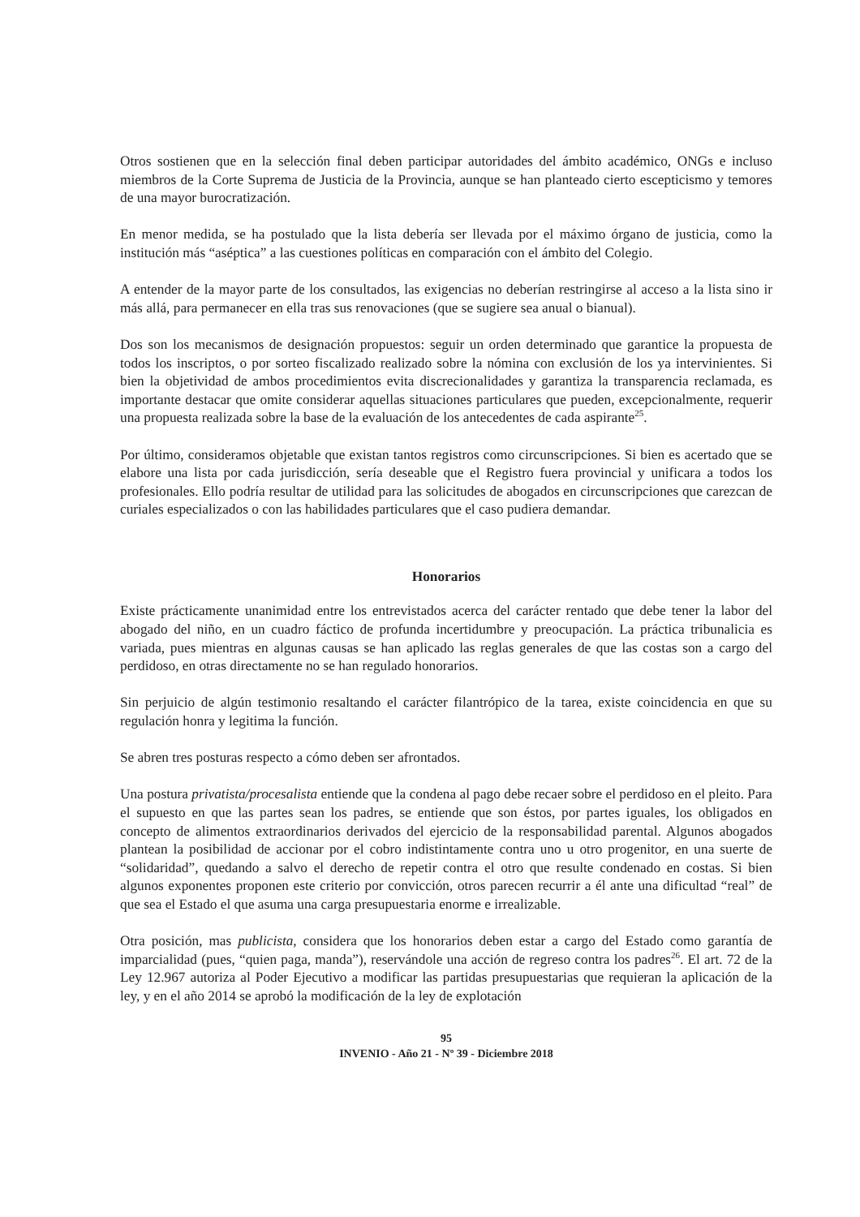Otros sostienen que en la selección final deben participar autoridades del ámbito académico, ONGs e incluso miembros de la Corte Suprema de Justicia de la Provincia, aunque se han planteado cierto escepticismo y temores de una mayor burocratización.
En menor medida, se ha postulado que la lista debería ser llevada por el máximo órgano de justicia, como la institución más “aséptica” a las cuestiones políticas en comparación con el ámbito del Colegio.
A entender de la mayor parte de los consultados, las exigencias no deberían restringirse al acceso a la lista sino ir más allá, para permanecer en ella tras sus renovaciones (que se sugiere sea anual o bianual).
Dos son los mecanismos de designación propuestos: seguir un orden determinado que garantice la propuesta de todos los inscriptos, o por sorteo fiscalizado realizado sobre la nómina con exclusión de los ya intervinientes. Si bien la objetividad de ambos procedimientos evita discrecionalidades y garantiza la transparencia reclamada, es importante destacar que omite considerar aquellas situaciones particulares que pueden, excepcionalmente, requerir una propuesta realizada sobre la base de la evaluación de los antecedentes de cada aspirante<sup>25</sup>.
Por último, consideramos objetable que existan tantos registros como circunscripciones. Si bien es acertado que se elabore una lista por cada jurisdicción, sería deseable que el Registro fuera provincial y unificara a todos los profesionales. Ello podría resultar de utilidad para las solicitudes de abogados en circunscripciones que carezcan de curiales especializados o con las habilidades particulares que el caso pudiera demandar.
Honorarios
Existe prácticamente unanimidad entre los entrevistados acerca del carácter rentado que debe tener la labor del abogado del niño, en un cuadro fáctico de profunda incertidumbre y preocupación. La práctica tribunalicia es variada, pues mientras en algunas causas se han aplicado las reglas generales de que las costas son a cargo del perdidoso, en otras directamente no se han regulado honorarios.
Sin perjuicio de algún testimonio resaltando el carácter filantrópico de la tarea, existe coincidencia en que su regulación honra y legitima la función.
Se abren tres posturas respecto a cómo deben ser afrontados.
Una postura privatista/procesalista entiende que la condena al pago debe recaer sobre el perdidoso en el pleito. Para el supuesto en que las partes sean los padres, se entiende que son éstos, por partes iguales, los obligados en concepto de alimentos extraordinarios derivados del ejercicio de la responsabilidad parental. Algunos abogados plantean la posibilidad de accionar por el cobro indistintamente contra uno u otro progenitor, en una suerte de “solidaridad”, quedando a salvo el derecho de repetir contra el otro que resulte condenado en costas. Si bien algunos exponentes proponen este criterio por convicción, otros parecen recurrir a él ante una dificultad “real” de que sea el Estado el que asuma una carga presupuestaria enorme e irrealizable.
Otra posición, mas publicista, considera que los honorarios deben estar a cargo del Estado como garantía de imparcialidad (pues, “quien paga, manda”), reservándole una acción de regreso contra los padres<sup>26</sup>. El art. 72 de la Ley 12.967 autoriza al Poder Ejecutivo a modificar las partidas presupuestarias que requieran la aplicación de la ley, y en el año 2014 se aprobó la modificación de la ley de explotación
95
INVENIO - Año 21 - Nº 39 - Diciembre 2018